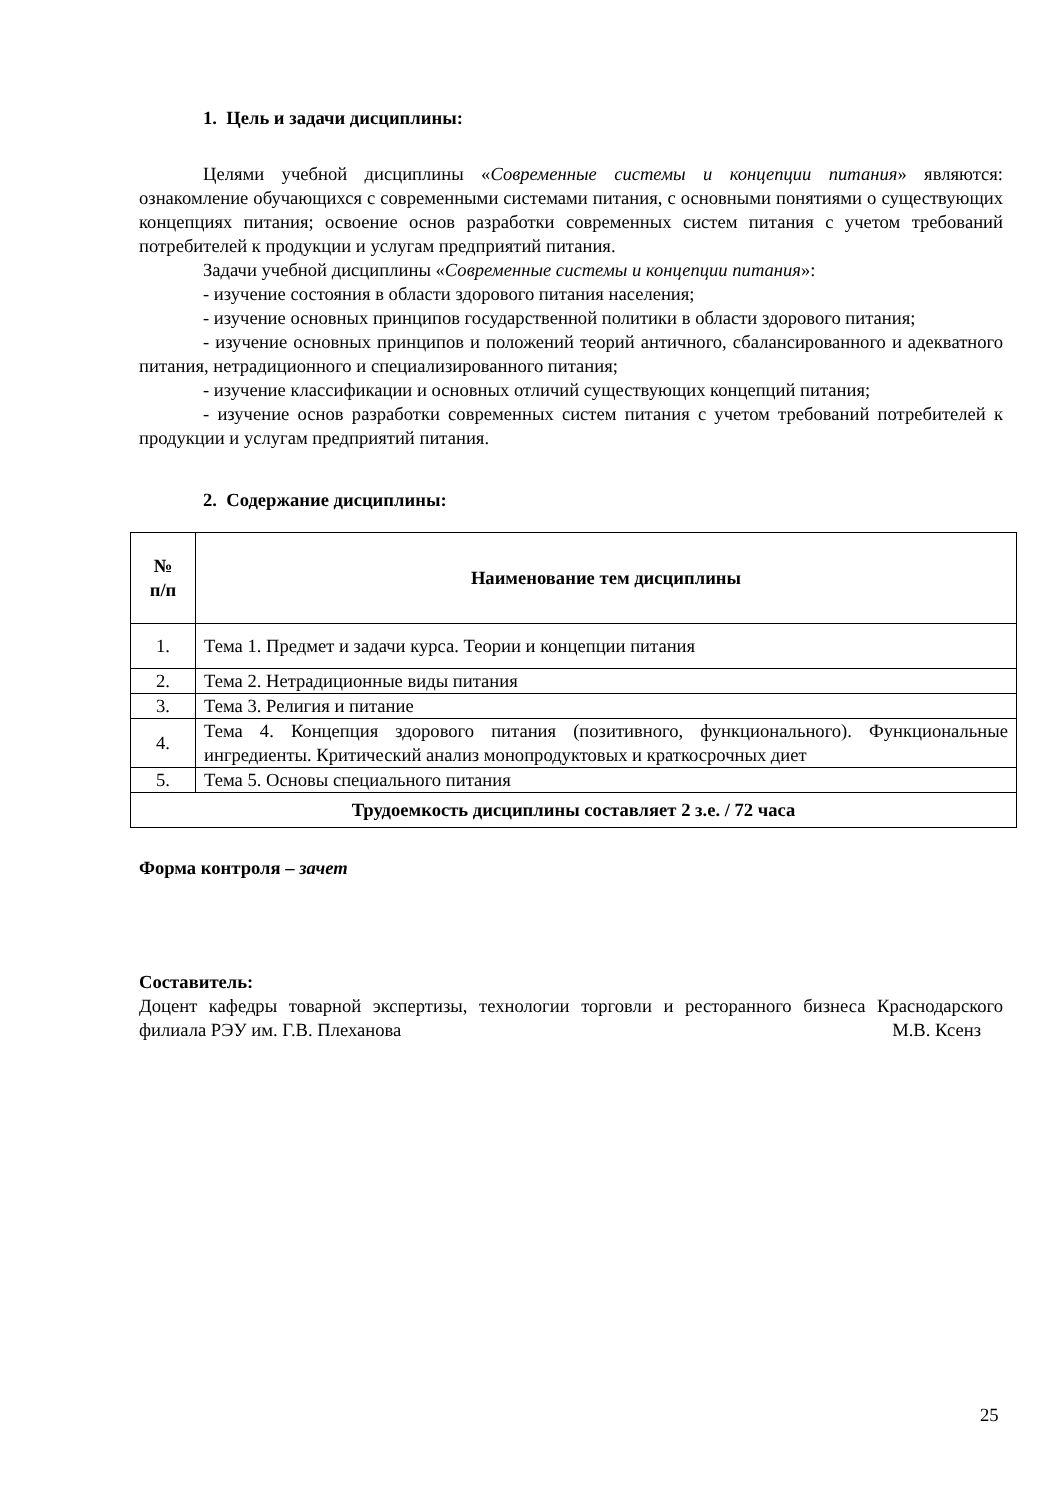1. Цель и задачи дисциплины:
Целями учебной дисциплины «Современные системы и концепции питания» являются: ознакомление обучающихся с современными системами питания, с основными понятиями о существующих концепциях питания; освоение основ разработки современных систем питания с учетом требований потребителей к продукции и услугам предприятий питания.
Задачи учебной дисциплины «Современные системы и концепции питания»:
- изучение состояния в области здорового питания населения;
- изучение основных принципов государственной политики в области здорового питания;
- изучение основных принципов и положений теорий античного, сбалансированного и адекватного питания, нетрадиционного и специализированного питания;
- изучение классификации и основных отличий существующих концепций питания;
- изучение основ разработки современных систем питания с учетом требований потребителей к продукции и услугам предприятий питания.
2. Содержание дисциплины:
| № п/п | Наименование тем дисциплины |
| --- | --- |
| 1. | Тема 1. Предмет и задачи курса. Теории и концепции питания |
| 2. | Тема 2. Нетрадиционные виды питания |
| 3. | Тема 3. Религия и питание |
| 4. | Тема 4. Концепция здорового питания (позитивного, функционального). Функциональные ингредиенты. Критический анализ монопродуктовых и краткосрочных диет |
| 5. | Тема 5. Основы специального питания |
| Трудоемкость дисциплины составляет 2 з.е. / 72 часа | |
Форма контроля – зачет
Составитель:
Доцент кафедры товарной экспертизы, технологии торговли и ресторанного бизнеса Краснодарского филиала РЭУ им. Г.В. Плеханова М.В. Ксенз
25